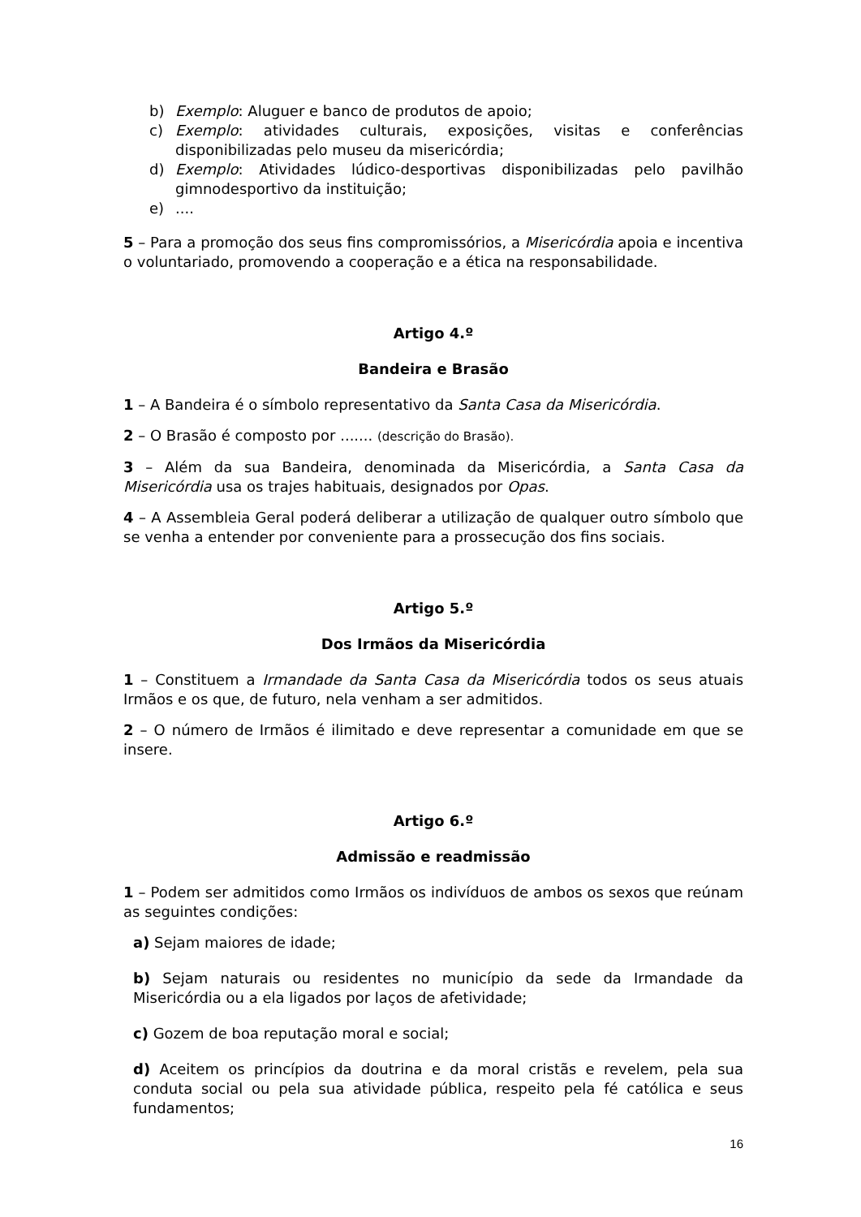b) Exemplo: Aluguer e banco de produtos de apoio;
c) Exemplo: atividades culturais, exposições, visitas e conferências disponibilizadas pelo museu da misericórdia;
d) Exemplo: Atividades lúdico-desportivas disponibilizadas pelo pavilhão gimnodesportivo da instituição;
e)....
5 – Para a promoção dos seus fins compromissórios, a Misericórdia apoia e incentiva o voluntariado, promovendo a cooperação e a ética na responsabilidade.
Artigo 4.º
Bandeira e Brasão
1 – A Bandeira é o símbolo representativo da Santa Casa da Misericórdia.
2 – O Brasão é composto por ....... (descrição do Brasão).
3 – Além da sua Bandeira, denominada da Misericórdia, a Santa Casa da Misericórdia usa os trajes habituais, designados por Opas.
4 – A Assembleia Geral poderá deliberar a utilização de qualquer outro símbolo que se venha a entender por conveniente para a prossecução dos fins sociais.
Artigo 5.º
Dos Irmãos da Misericórdia
1 – Constituem a Irmandade da Santa Casa da Misericórdia todos os seus atuais Irmãos e os que, de futuro, nela venham a ser admitidos.
2 – O número de Irmãos é ilimitado e deve representar a comunidade em que se insere.
Artigo 6.º
Admissão e readmissão
1 – Podem ser admitidos como Irmãos os indivíduos de ambos os sexos que reúnam as seguintes condições:
a) Sejam maiores de idade;
b) Sejam naturais ou residentes no município da sede da Irmandade da Misericórdia ou a ela ligados por laços de afetividade;
c) Gozem de boa reputação moral e social;
d) Aceitem os princípios da doutrina e da moral cristãs e revelem, pela sua conduta social ou pela sua atividade pública, respeito pela fé católica e seus fundamentos;
16